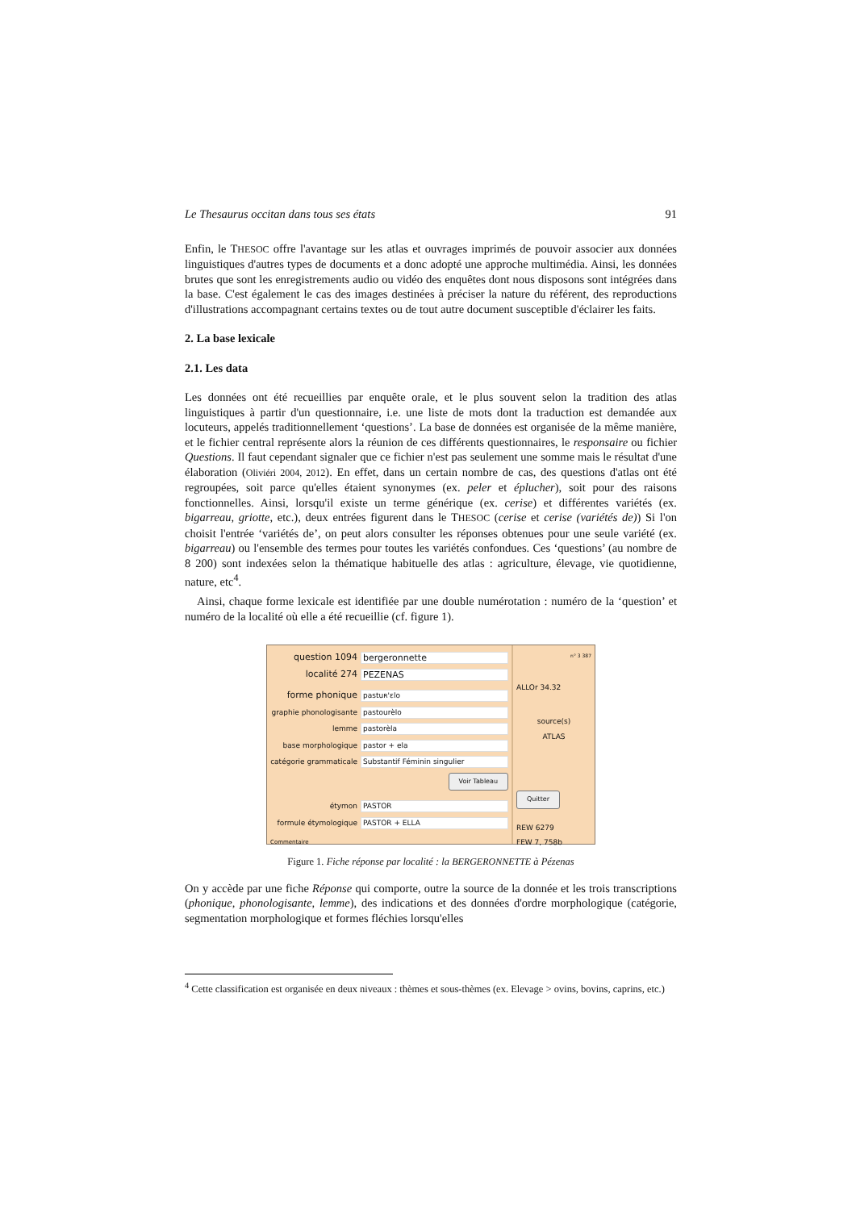Le Thesaurus occitan dans tous ses états 91
Enfin, le THESOC offre l'avantage sur les atlas et ouvrages imprimés de pouvoir associer aux données linguistiques d'autres types de documents et a donc adopté une approche multimédia. Ainsi, les données brutes que sont les enregistrements audio ou vidéo des enquêtes dont nous disposons sont intégrées dans la base. C'est également le cas des images destinées à préciser la nature du référent, des reproductions d'illustrations accompagnant certains textes ou de tout autre document susceptible d'éclairer les faits.
2. La base lexicale
2.1. Les data
Les données ont été recueillies par enquête orale, et le plus souvent selon la tradition des atlas linguistiques à partir d'un questionnaire, i.e. une liste de mots dont la traduction est demandée aux locuteurs, appelés traditionnellement ‘questions’. La base de données est organisée de la même manière, et le fichier central représente alors la réunion de ces différents questionnaires, le responsaire ou fichier Questions. Il faut cependant signaler que ce fichier n'est pas seulement une somme mais le résultat d'une élaboration (Oliviéri 2004, 2012). En effet, dans un certain nombre de cas, des questions d'atlas ont été regroupées, soit parce qu'elles étaient synonymes (ex. peler et éplucher), soit pour des raisons fonctionnelles. Ainsi, lorsqu'il existe un terme générique (ex. cerise) et différentes variétés (ex. bigarreau, griotte, etc.), deux entrées figurent dans le THESOC (cerise et cerise (variétés de)) Si l'on choisit l'entrée ‘variétés de’, on peut alors consulter les réponses obtenues pour une seule variété (ex. bigarreau) ou l'ensemble des termes pour toutes les variétés confondues. Ces ‘questions’ (au nombre de 8 200) sont indexées selon la thématique habituelle des atlas : agriculture, élevage, vie quotidienne, nature, etc<sup>4</sup>.
Ainsi, chaque forme lexicale est identifiée par une double numérotation : numéro de la ‘question’ et numéro de la localité où elle a été recueillie (cf. figure 1).
question 1094 bergeronnette
localité 274 PEZENAS
forme phonique pastuʀ'ɛlo
graphie phonologisante pastourèlo
lemme pastorèla
base morphologique pastor + ela
catégorie grammaticale Substantif Féminin singulier
Voir Tableau
étymon PASTOR
formule étymologique PASTOR + ELLA
Commentaire
n° 3 387
ALLOr 34.32
source(s)
ATLAS
Quitter
REW 6279
FEW 7, 758b
Figure 1. Fiche réponse par localité : la BERGERONNETTE à Pézenas
On y accède par une fiche Réponse qui comporte, outre la source de la donnée et les trois transcriptions (phonique, phonologisante, lemme), des indications et des données d'ordre morphologique (catégorie, segmentation morphologique et formes fléchies lorsqu'elles
<sup>4</sup> Cette classification est organisée en deux niveaux : thèmes et sous-thèmes (ex. Elevage > ovins, bovins, caprins, etc.)